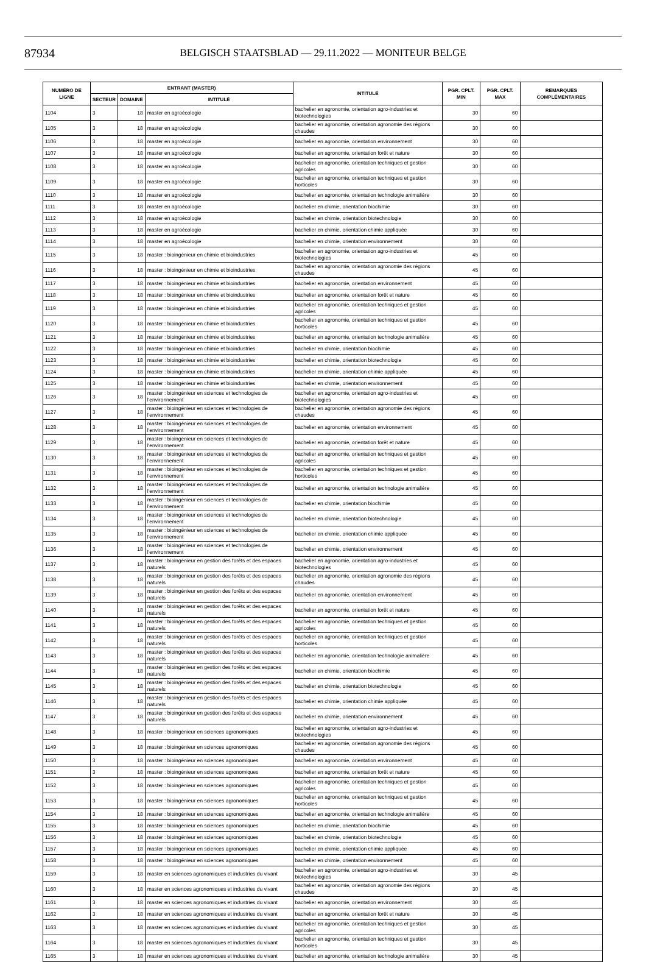87934
BELGISCH STAATSBLAD — 29.11.2022 — MONITEUR BELGE
| NUMÉRO DE LIGNE | ENTRANT (MASTER) | | | INTITULÉ | PGR. CPLT. MIN | PGR. CPLT. MAX | REMARQUES COMPLÉMENTAIRES |
| --- | --- | --- | --- | --- | --- | --- | --- |
| | SECTEUR | DOMAINE | INTITULÉ | | | | |
| 1104 | 3 | 18 | master en agroécologie | bachelier en agronomie, orientation agro-industries et biotechnologies | 30 | 60 | |
| 1105 | 3 | 18 | master en agroécologie | bachelier en agronomie, orientation agronomie des régions chaudes | 30 | 60 | |
| 1106 | 3 | 18 | master en agroécologie | bachelier en agronomie, orientation environnement | 30 | 60 | |
| 1107 | 3 | 18 | master en agroécologie | bachelier en agronomie, orientation forêt et nature | 30 | 60 | |
| 1108 | 3 | 18 | master en agroécologie | bachelier en agronomie, orientation techniques et gestion agricoles | 30 | 60 | |
| 1109 | 3 | 18 | master en agroécologie | bachelier en agronomie, orientation techniques et gestion horticoles | 30 | 60 | |
| 1110 | 3 | 18 | master en agroécologie | bachelier en agronomie, orientation technologie animalière | 30 | 60 | |
| 1111 | 3 | 18 | master en agroécologie | bachelier en chimie, orientation biochimie | 30 | 60 | |
| 1112 | 3 | 18 | master en agroécologie | bachelier en chimie, orientation biotechnologie | 30 | 60 | |
| 1113 | 3 | 18 | master en agroécologie | bachelier en chimie, orientation chimie appliquée | 30 | 60 | |
| 1114 | 3 | 18 | master en agroécologie | bachelier en chimie, orientation environnement | 30 | 60 | |
| 1115 | 3 | 18 | master : bioingénieur en chimie et bioindustries | bachelier en agronomie, orientation agro-industries et biotechnologies | 45 | 60 | |
| 1116 | 3 | 18 | master : bioingénieur en chimie et bioindustries | bachelier en agronomie, orientation agronomie des régions chaudes | 45 | 60 | |
| 1117 | 3 | 18 | master : bioingénieur en chimie et bioindustries | bachelier en agronomie, orientation environnement | 45 | 60 | |
| 1118 | 3 | 18 | master : bioingénieur en chimie et bioindustries | bachelier en agronomie, orientation forêt et nature | 45 | 60 | |
| 1119 | 3 | 18 | master : bioingénieur en chimie et bioindustries | bachelier en agronomie, orientation techniques et gestion agricoles | 45 | 60 | |
| 1120 | 3 | 18 | master : bioingénieur en chimie et bioindustries | bachelier en agronomie, orientation techniques et gestion horticoles | 45 | 60 | |
| 1121 | 3 | 18 | master : bioingénieur en chimie et bioindustries | bachelier en agronomie, orientation technologie animalière | 45 | 60 | |
| 1122 | 3 | 18 | master : bioingénieur en chimie et bioindustries | bachelier en chimie, orientation biochimie | 45 | 60 | |
| 1123 | 3 | 18 | master : bioingénieur en chimie et bioindustries | bachelier en chimie, orientation biotechnologie | 45 | 60 | |
| 1124 | 3 | 18 | master : bioingénieur en chimie et bioindustries | bachelier en chimie, orientation chimie appliquée | 45 | 60 | |
| 1125 | 3 | 18 | master : bioingénieur en chimie et bioindustries | bachelier en chimie, orientation environnement | 45 | 60 | |
| 1126 | 3 | 18 | master : bioingénieur en sciences et technologies de l'environnement | bachelier en agronomie, orientation agro-industries et biotechnologies | 45 | 60 | |
| 1127 | 3 | 18 | master : bioingénieur en sciences et technologies de l'environnement | bachelier en agronomie, orientation agronomie des régions chaudes | 45 | 60 | |
| 1128 | 3 | 18 | master : bioingénieur en sciences et technologies de l'environnement | bachelier en agronomie, orientation environnement | 45 | 60 | |
| 1129 | 3 | 18 | master : bioingénieur en sciences et technologies de l'environnement | bachelier en agronomie, orientation forêt et nature | 45 | 60 | |
| 1130 | 3 | 18 | master : bioingénieur en sciences et technologies de l'environnement | bachelier en agronomie, orientation techniques et gestion agricoles | 45 | 60 | |
| 1131 | 3 | 18 | master : bioingénieur en sciences et technologies de l'environnement | bachelier en agronomie, orientation techniques et gestion horticoles | 45 | 60 | |
| 1132 | 3 | 18 | master : bioingénieur en sciences et technologies de l'environnement | bachelier en agronomie, orientation technologie animalière | 45 | 60 | |
| 1133 | 3 | 18 | master : bioingénieur en sciences et technologies de l'environnement | bachelier en chimie, orientation biochimie | 45 | 60 | |
| 1134 | 3 | 18 | master : bioingénieur en sciences et technologies de l'environnement | bachelier en chimie, orientation biotechnologie | 45 | 60 | |
| 1135 | 3 | 18 | master : bioingénieur en sciences et technologies de l'environnement | bachelier en chimie, orientation chimie appliquée | 45 | 60 | |
| 1136 | 3 | 18 | master : bioingénieur en sciences et technologies de l'environnement | bachelier en chimie, orientation environnement | 45 | 60 | |
| 1137 | 3 | 18 | master : bioingénieur en gestion des forêts et des espaces naturels | bachelier en agronomie, orientation agro-industries et biotechnologies | 45 | 60 | |
| 1138 | 3 | 18 | master : bioingénieur en gestion des forêts et des espaces naturels | bachelier en agronomie, orientation agronomie des régions chaudes | 45 | 60 | |
| 1139 | 3 | 18 | master : bioingénieur en gestion des forêts et des espaces naturels | bachelier en agronomie, orientation environnement | 45 | 60 | |
| 1140 | 3 | 18 | master : bioingénieur en gestion des forêts et des espaces naturels | bachelier en agronomie, orientation forêt et nature | 45 | 60 | |
| 1141 | 3 | 18 | master : bioingénieur en gestion des forêts et des espaces naturels | bachelier en agronomie, orientation techniques et gestion agricoles | 45 | 60 | |
| 1142 | 3 | 18 | master : bioingénieur en gestion des forêts et des espaces naturels | bachelier en agronomie, orientation techniques et gestion horticoles | 45 | 60 | |
| 1143 | 3 | 18 | master : bioingénieur en gestion des forêts et des espaces naturels | bachelier en agronomie, orientation technologie animalière | 45 | 60 | |
| 1144 | 3 | 18 | master : bioingénieur en gestion des forêts et des espaces naturels | bachelier en chimie, orientation biochimie | 45 | 60 | |
| 1145 | 3 | 18 | master : bioingénieur en gestion des forêts et des espaces naturels | bachelier en chimie, orientation biotechnologie | 45 | 60 | |
| 1146 | 3 | 18 | master : bioingénieur en gestion des forêts et des espaces naturels | bachelier en chimie, orientation chimie appliquée | 45 | 60 | |
| 1147 | 3 | 18 | master : bioingénieur en gestion des forêts et des espaces naturels | bachelier en chimie, orientation environnement | 45 | 60 | |
| 1148 | 3 | 18 | master : bioingénieur en sciences agronomiques | bachelier en agronomie, orientation agro-industries et biotechnologies | 45 | 60 | |
| 1149 | 3 | 18 | master : bioingénieur en sciences agronomiques | bachelier en agronomie, orientation agronomie des régions chaudes | 45 | 60 | |
| 1150 | 3 | 18 | master : bioingénieur en sciences agronomiques | bachelier en agronomie, orientation environnement | 45 | 60 | |
| 1151 | 3 | 18 | master : bioingénieur en sciences agronomiques | bachelier en agronomie, orientation forêt et nature | 45 | 60 | |
| 1152 | 3 | 18 | master : bioingénieur en sciences agronomiques | bachelier en agronomie, orientation techniques et gestion agricoles | 45 | 60 | |
| 1153 | 3 | 18 | master : bioingénieur en sciences agronomiques | bachelier en agronomie, orientation techniques et gestion horticoles | 45 | 60 | |
| 1154 | 3 | 18 | master : bioingénieur en sciences agronomiques | bachelier en agronomie, orientation technologie animalière | 45 | 60 | |
| 1155 | 3 | 18 | master : bioingénieur en sciences agronomiques | bachelier en chimie, orientation biochimie | 45 | 60 | |
| 1156 | 3 | 18 | master : bioingénieur en sciences agronomiques | bachelier en chimie, orientation biotechnologie | 45 | 60 | |
| 1157 | 3 | 18 | master : bioingénieur en sciences agronomiques | bachelier en chimie, orientation chimie appliquée | 45 | 60 | |
| 1158 | 3 | 18 | master : bioingénieur en sciences agronomiques | bachelier en chimie, orientation environnement | 45 | 60 | |
| 1159 | 3 | 18 | master en sciences agronomiques et industries du vivant | bachelier en agronomie, orientation agro-industries et biotechnologies | 30 | 45 | |
| 1160 | 3 | 18 | master en sciences agronomiques et industries du vivant | bachelier en agronomie, orientation agronomie des régions chaudes | 30 | 45 | |
| 1161 | 3 | 18 | master en sciences agronomiques et industries du vivant | bachelier en agronomie, orientation environnement | 30 | 45 | |
| 1162 | 3 | 18 | master en sciences agronomiques et industries du vivant | bachelier en agronomie, orientation forêt et nature | 30 | 45 | |
| 1163 | 3 | 18 | master en sciences agronomiques et industries du vivant | bachelier en agronomie, orientation techniques et gestion agricoles | 30 | 45 | |
| 1164 | 3 | 18 | master en sciences agronomiques et industries du vivant | bachelier en agronomie, orientation techniques et gestion horticoles | 30 | 45 | |
| 1165 | 3 | 18 | master en sciences agronomiques et industries du vivant | bachelier en agronomie, orientation technologie animalière | 30 | 45 | |